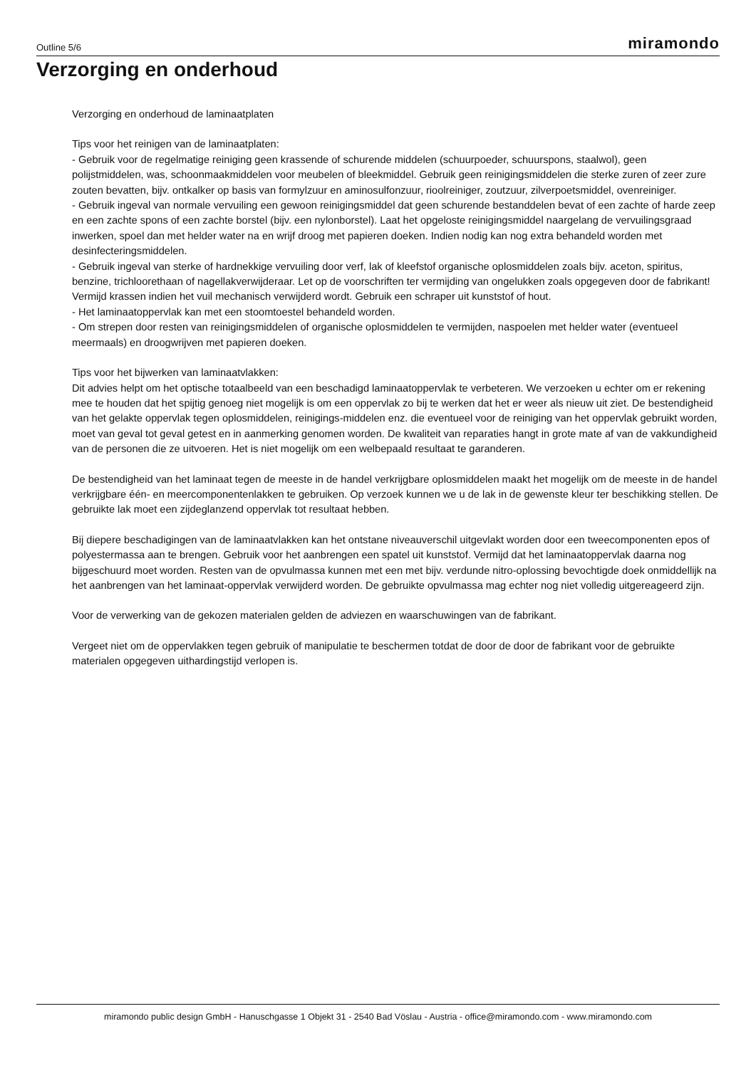Outline 5/6 miramondo
Verzorging en onderhoud
Verzorging en onderhoud de laminaatplaten
Tips voor het reinigen van de laminaatplaten:
- Gebruik voor de regelmatige reiniging geen krassende of schurende middelen (schuurpoeder, schuurspons, staalwol), geen polijstmiddelen, was, schoonmaakmiddelen voor meubelen of bleekmiddel. Gebruik geen reinigingsmiddelen die sterke zuren of zeer zure zouten bevatten, bijv. ontkalker op basis van formylzuur en aminosulfonzuur, rioolreiniger, zoutzuur, zilverpoetsmiddel, ovenreiniger.
- Gebruik ingeval van normale vervuiling een gewoon reinigingsmiddel dat geen schurende bestanddelen bevat of een zachte of harde zeep en een zachte spons of een zachte borstel (bijv. een nylonborstel). Laat het opgeloste reinigingsmiddel naargelang de vervuilingsgraad inwerken, spoel dan met helder water na en wrijf droog met papieren doeken. Indien nodig kan nog extra behandeld worden met desinfecteringsmiddelen.
- Gebruik ingeval van sterke of hardnekkige vervuiling door verf, lak of kleefstof organische oplosmiddelen zoals bijv. aceton, spiritus, benzine, trichloorethaan of nagellakverwijderaar. Let op de voorschriften ter vermijding van ongelukken zoals opgegeven door de fabrikant! Vermijd krassen indien het vuil mechanisch verwijderd wordt. Gebruik een schraper uit kunststof of hout.
- Het laminaatoppervlak kan met een stoomtoestel behandeld worden.
- Om strepen door resten van reinigingsmiddelen of organische oplosmiddelen te vermijden, naspoelen met helder water (eventueel meermaals) en droogwrijven met papieren doeken.
Tips voor het bijwerken van laminaatvlakken:
Dit advies helpt om het optische totaalbeeld van een beschadigd laminaatoppervlak te verbeteren. We verzoeken u echter om er rekening mee te houden dat het spijtig genoeg niet mogelijk is om een oppervlak zo bij te werken dat het er weer als nieuw uit ziet. De bestendigheid van het gelakte oppervlak tegen oplosmiddelen, reinigings-middelen enz. die eventueel voor de reiniging van het oppervlak gebruikt worden, moet van geval tot geval getest en in aanmerking genomen worden. De kwaliteit van reparaties hangt in grote mate af van de vakkundigheid van de personen die ze uitvoeren. Het is niet mogelijk om een welbepaald resultaat te garanderen.
De bestendigheid van het laminaat tegen de meeste in de handel verkrijgbare oplosmiddelen maakt het mogelijk om de meeste in de handel verkrijgbare één- en meercomponentenlakken te gebruiken. Op verzoek kunnen we u de lak in de gewenste kleur ter beschikking stellen. De gebruikte lak moet een zijdeglanzend oppervlak tot resultaat hebben.
Bij diepere beschadigingen van de laminaatvlakken kan het ontstane niveauverschil uitgevlakt worden door een tweecomponenten epos of polyestermassa aan te brengen. Gebruik voor het aanbrengen een spatel uit kunststof. Vermijd dat het laminaatoppervlak daarna nog bijgeschuurd moet worden. Resten van de opvulmassa kunnen met een met bijv. verdunde nitro-oplossing bevochtigde doek onmiddellijk na het aanbrengen van het laminaat-oppervlak verwijderd worden. De gebruikte opvulmassa mag echter nog niet volledig uitgereageerd zijn.
Voor de verwerking van de gekozen materialen gelden de adviezen en waarschuwingen van de fabrikant.
Vergeet niet om de oppervlakken tegen gebruik of manipulatie te beschermen totdat de door de door de fabrikant voor de gebruikte materialen opgegeven uithardingstijd verlopen is.
miramondo public design GmbH - Hanuschgasse 1 Objekt 31 - 2540 Bad Vöslau - Austria - office@miramondo.com - www.miramondo.com